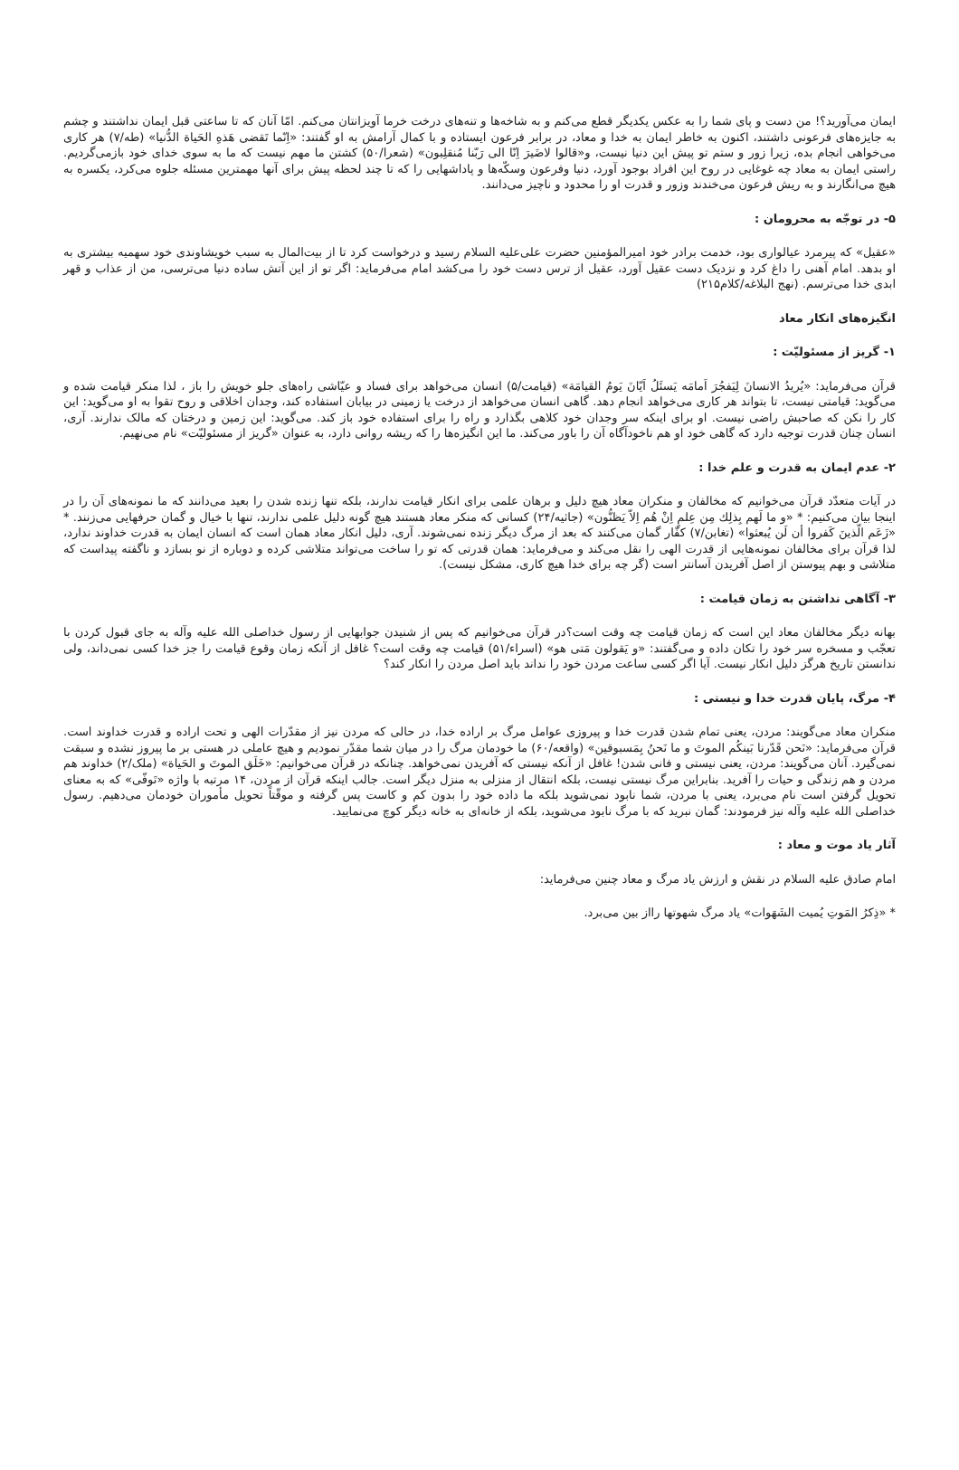ایمان می‌آورید؟! من دست و پای شما را به عکس یکدیگر قطع می‌کنم و به شاخه‌ها و تنه‌های درخت خرما آویزانتان می‌کنم. امّا آنان که تا ساعتی قبل ایمان نداشتند و چشم به جایزه‌های فرعونی داشتند، اکنون به خاطر ایمان به خدا و معاد، در برابر فرعون ایستاده و با کمال آرامش به او گفتند: «اِنّما تَقضی هَذهِ الحَیاة الدُّنیا» (طه/۷) هر کاری می‌خواهی انجام بده، زیرا زور و ستم تو پیش این دنیا نیست، و«قالوا لاضَیرَ اِنّا الی رَبّنا مُنقلِبون» (شعرا/۵۰) کشتن ما مهم نیست که ما به سوی خدای خود بازمی‌گردیم. راستی ایمان به معاد چه غوغایی در روح این افراد بوجود آورد، دنیا وفرعون وسکّه‌ها و پاداشهایی را که تا چند لحظه پیش برای آنها مهمترین مسئله جلوه می‌کرد، یکسره به هیچ می‌انگارند و به ریش فرعون می‌خندند وزور و قدرت او را محدود و ناچیز می‌دانند.
۵- در توجّه به محرومان :
«عقیل» که پیرمرد عیالواری بود، خدمت برادر خود امیرالمؤمنین حضرت علی‌علیه السلام رسید و درخواست کرد تا از بیت‌المال به سبب خویشاوندی خود سهمیه بیشتری به او بدهد. امام آهنی را داغ کرد و نزدیک دست عقیل آورد، عقیل از ترس دست خود را می‌کشد امام می‌فرماید: اگر تو از این آتش ساده دنیا می‌ترسی، من از عذاب و قهر ابدی خدا می‌ترسم. (نهج البلاغه/کلام۲۱۵)
انگیزه‌های انکار معاد
۱- گریز از مسئولیّت :
قرآن می‌فرماید: «یُریدُ الانسانَ لِیَفجُرَ اَمامَه یَسئَلُ اَیّانَ یَومُ القیامَة» (قیامت/۵) انسان می‌خواهد برای فساد و عیّاشی راه‌های جلو خویش را باز ، لذا منکر قیامت شده و می‌گوید: قیامتی نیست، تا بتواند هر کاری می‌خواهد انجام دهد. گاهی انسان می‌خواهد از درخت یا زمینی در بیابان استفاده کند، وجدان اخلاقی و روح تقوا به او می‌گوید: این کار را نکن که صاحبش راضی نیست. او برای اینکه سر وجدان خود کلاهی بگذارد و راه را برای استفاده خود باز کند. می‌گوید: این زمین و درختان که مالک ندارند. آری، انسان چنان قدرت توجیه دارد که گاهی خود او هم ناخودآگاه آن را باور می‌کند. ما این انگیزه‌ها را که ریشه روانی دارد، به عنوان «گریز از مسئولیّت» نام می‌نهیم.
۲- عدم ایمان به قدرت و علم خدا :
در آیات متعدّد قرآن می‌خوانیم که مخالفان و منکران معاد هیچ دلیل و برهان علمی برای انکار قیامت ندارند، بلکه تنها زنده شدن را بعید می‌دانند که ما نمونه‌های آن را در اینجا بیان می‌کنیم: * «و ما لَهم بِذلِك مِن عِلمٍ اِنْ هُم اِلاّ یَظنُّون» (جاثیه/۲۴) کسانی که منکر معاد هستند هیچ گونه دلیل علمی ندارند، تنها با خیال و گمان حرفهایی می‌زنند. * «زَعَم الّذینَ کَفروا أن لَن یُبعثوا» (تغابن/۷) کفّار گمان می‌کنند که بعد از مرگ دیگر زنده نمی‌شوند. آری، دلیل انکار معاد همان است که انسان ایمان به قدرت خداوند ندارد، لذا قرآن برای مخالفان نمونه‌هایی از قدرت الهی را نقل می‌کند و می‌فرماید: همان قدرتی که تو را ساخت می‌تواند متلاشی کرده و دوباره از نو بسازد و ناگفته پیداست که متلاشی و بهم پیوستن از اصل آفریدن آسانتر است (گر چه برای خدا هیچ کاری، مشکل نیست).
۳- آگاهی نداشتن به زمان قیامت :
بهانه دیگر مخالفان معاد این است که زمان قیامت چه وقت است؟در قرآن می‌خوانیم که پس از شنیدن جوابهایی از رسول خداصلی الله علیه وآله به جای قبول کردن با تعجّب و مسخره سر خود را تکان داده و می‌گفتند: «و یَقولون مَتی هو» (اسراء/۵۱) قیامت چه وقت است؟ غافل از آنکه زمان وقوع قیامت را جز خدا کسی نمی‌داند، ولی ندانستن تاریخ هرگز دلیل انکار نیست. آیا اگر کسی ساعت مردن خود را نداند باید اصل مردن را انکار کند؟
۴- مرگ، پایان قدرت خدا و نیستی :
منکران معاد می‌گویند: مردن، یعنی تمام شدن قدرت خدا و پیروزی عوامل مرگ بر اراده خدا، در حالی که مردن نیز از مقدّرات الهی و تحت اراده و قدرت خداوند است. قرآن می‌فرماید: «نَحن قَدّرنا بَینکُم الموتَ و ما نَحنُ بِمَسبوقین» (واقعه/۶۰) ما خودمان مرگ را در میان شما مقدّر نمودیم و هیچ عاملی در هستی بر ما پیروز نشده و سبقت نمی‌گیرد. آنان می‌گویند: مردن، یعنی نیستی و فانی شدن! غافل از آنکه نیستی که آفریدن نمی‌خواهد. چنانکه در قرآن می‌خوانیم: «خَلَق الموتَ و الحَیاة» (ملک/۲) خداوند هم مردن و هم زندگی و حیات را آفرید. بنابراین مرگ نیستی نیست، بلکه انتقال از منزلی به منزل دیگر است. جالب اینکه قرآن از مردن، ۱۴ مرتبه با واژه «تَوفّی» که به معنای تحویل گرفتن است نام می‌برد، یعنی با مردن، شما نابود نمی‌شوید بلکه ما داده خود را بدون کم و کاست پس گرفته و موقّتاً تحویل مأموران خودمان می‌دهیم. رسول خداصلی الله علیه وآله نیز فرمودند: گمان نبرید که با مرگ نابود می‌شوید، بلکه از خانه‌ای به خانه دیگر کوچ می‌نمایید.
آثار یاد موت و معاد :
امام صادق علیه السلام در نقش و ارزش یاد مرگ و معاد چنین می‌فرماید:
* «ذِکرُ المَوتِ یُمیت الشَهَوات» یاد مرگ شهوتها رااز بین می‌برد.